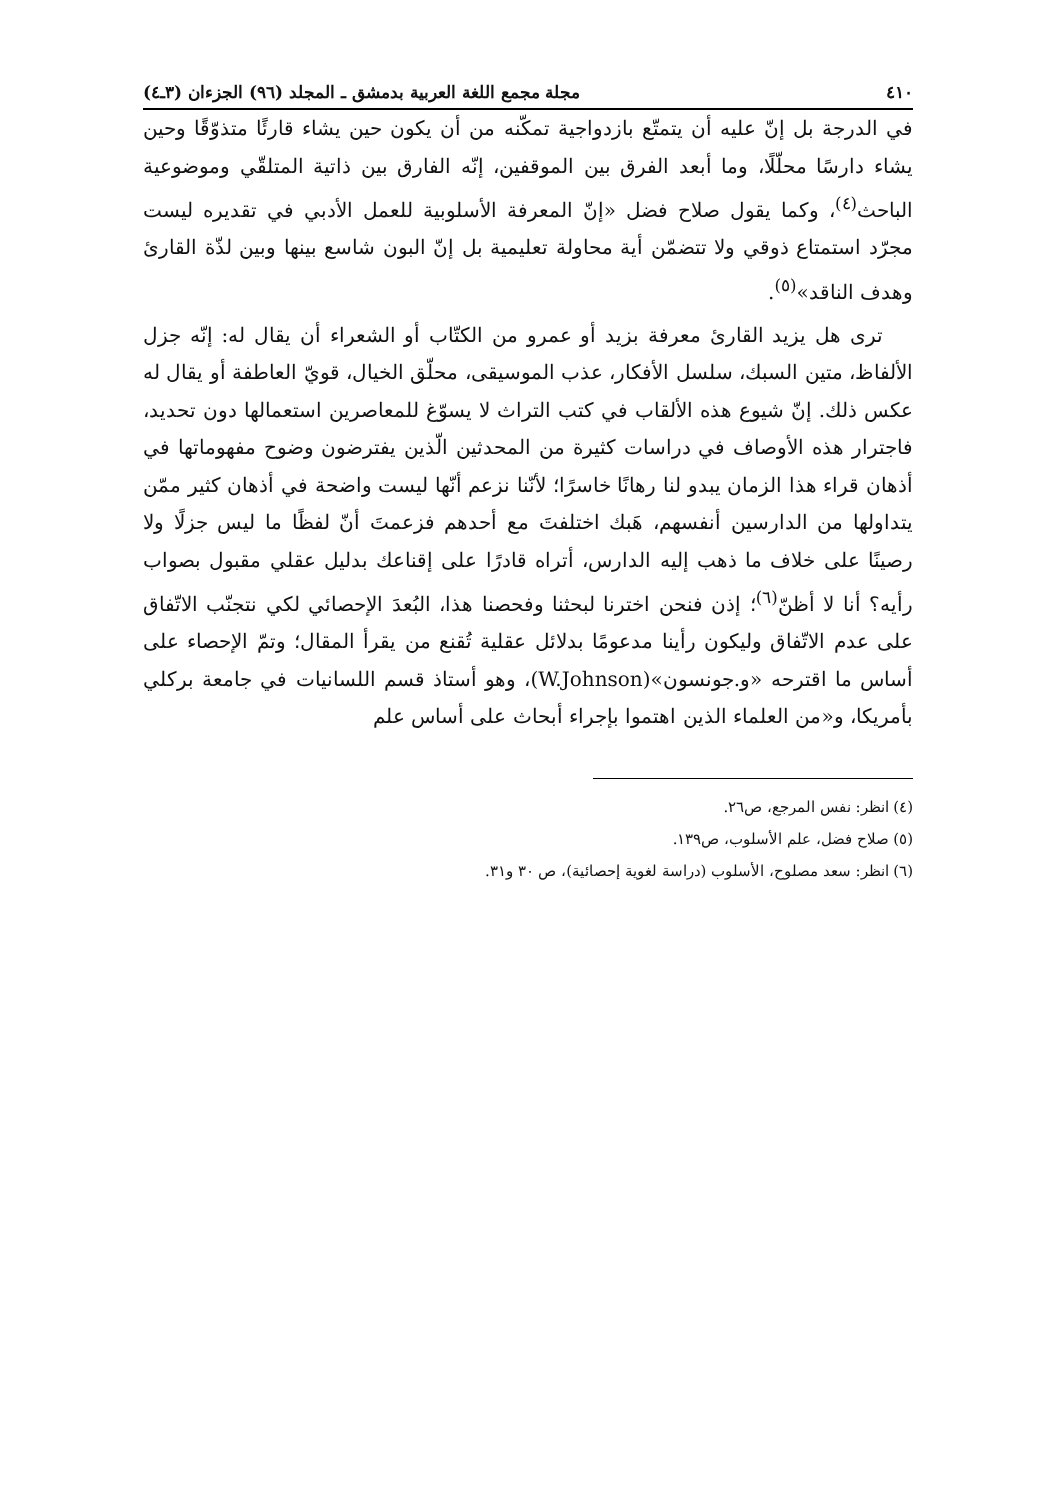٤١٠ مجلة مجمع اللغة العربية بدمشق ـ المجلد (٩٦) الجزءان (٣ـ٤)
في الدرجة بل إنّ عليه أن يتمتّع بازدواجية تمكّنه من أن يكون حين يشاء قارئًا متذوّقًا وحين يشاء دارسًا محلّلًا، وما أبعد الفرق بين الموقفين، إنّه الفارق بين ذاتية المتلقّي وموضوعية الباحث<sup>(٤)</sup>، وكما يقول صلاح فضل «إنّ المعرفة الأسلوبية للعمل الأدبي في تقديره ليست مجرّد استمتاع ذوقي ولا تتضمّن أية محاولة تعليمية بل إنّ البون شاسع بينها وبين لذّة القارئ وهدف الناقد»<sup>(٥)</sup>.
ترى هل يزيد القارئ معرفة بزيد أو عمرو من الكتّاب أو الشعراء أن يقال له: إنّه جزل الألفاظ، متين السبك، سلسل الأفكار، عذب الموسيقى، محلّق الخيال، قويّ العاطفة أو يقال له عكس ذلك. إنّ شيوع هذه الألقاب في كتب التراث لا يسوّغ للمعاصرين استعمالها دون تحديد، فاجترار هذه الأوصاف في دراسات كثيرة من المحدثين الّذين يفترضون وضوح مفهوماتها في أذهان قراء هذا الزمان يبدو لنا رهانًا خاسرًا؛ لأنّنا نزعم أنّها ليست واضحة في أذهان كثير ممّن يتداولها من الدارسين أنفسهم، هَبك اختلفتَ مع أحدهم فزعمتَ أنّ لفظًا ما ليس جزلًا ولا رصينًا على خلاف ما ذهب إليه الدارس، أتراه قادرًا على إقناعك بدليل عقلي مقبول بصواب رأيه؟ أنا لا أظنّ<sup>(٦)</sup>؛ إذن فنحن اخترنا لبحثنا وفحصنا هذا، البُعدَ الإحصائي لكي نتجنّب الاتّفاق على عدم الاتّفاق وليكون رأينا مدعومًا بدلائل عقلية تُقنع من يقرأ المقال؛ وتمّ الإحصاء على أساس ما اقترحه «و.جونسون»(W.Johnson)، وهو أستاذ قسم اللسانيات في جامعة بركلي بأمريكا، و«من العلماء الذين اهتموا بإجراء أبحاث على أساس علم
(٤) انظر: نفس المرجع، ص٢٦.
(٥) صلاح فضل، علم الأسلوب، ص١٣٩.
(٦) انظر: سعد مصلوح، الأسلوب (دراسة لغوية إحصائية)، ص ٣٠ و٣١.